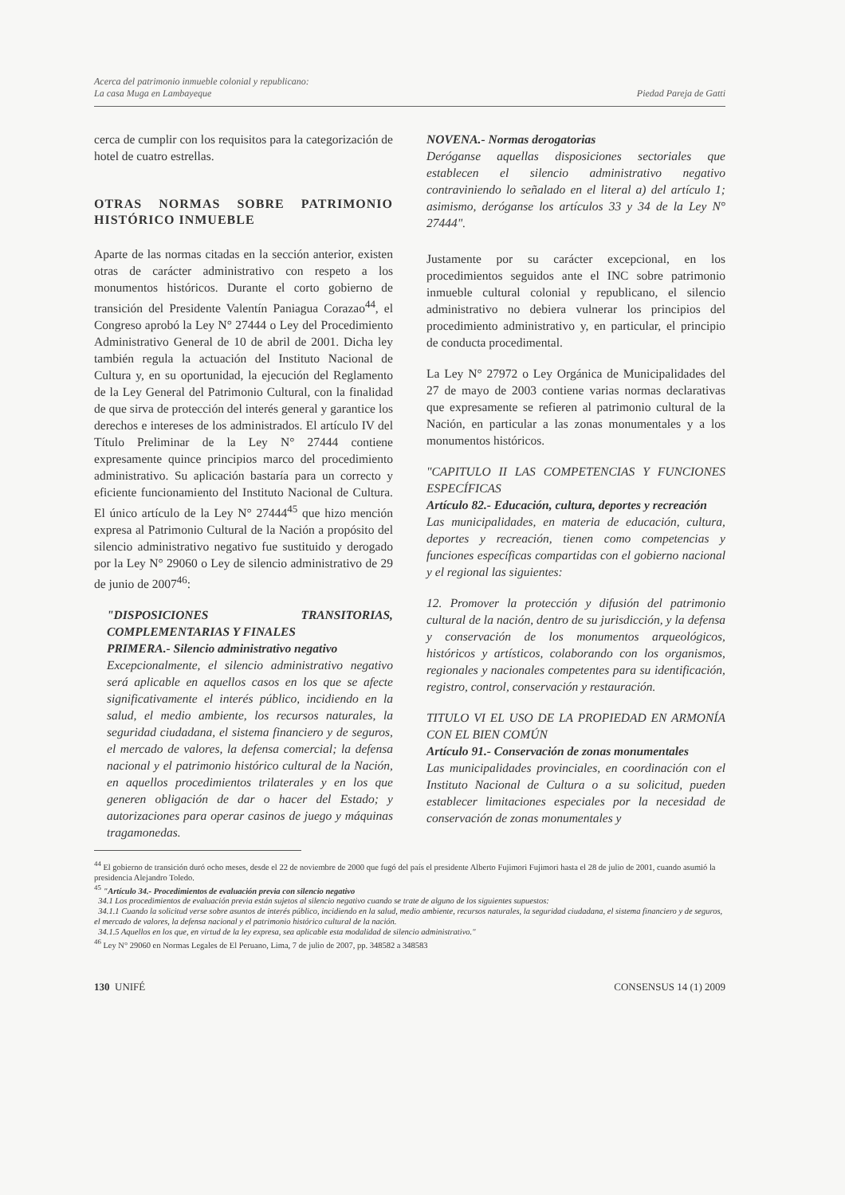Acerca del patrimonio inmueble colonial y republicano:
La casa Muga en Lambayeque
Piedad Pareja de Gatti
cerca de cumplir con los requisitos para la categorización de hotel de cuatro estrellas.
OTRAS NORMAS SOBRE PATRIMONIO HISTÓRICO INMUEBLE
Aparte de las normas citadas en la sección anterior, existen otras de carácter administrativo con respeto a los monumentos históricos. Durante el corto gobierno de transición del Presidente Valentín Paniagua Corazao<sup>44</sup>, el Congreso aprobó la Ley N° 27444 o Ley del Procedimiento Administrativo General de 10 de abril de 2001. Dicha ley también regula la actuación del Instituto Nacional de Cultura y, en su oportunidad, la ejecución del Reglamento de la Ley General del Patrimonio Cultural, con la finalidad de que sirva de protección del interés general y garantice los derechos e intereses de los administrados. El artículo IV del Título Preliminar de la Ley N° 27444 contiene expresamente quince principios marco del procedimiento administrativo. Su aplicación bastaría para un correcto y eficiente funcionamiento del Instituto Nacional de Cultura. El único artículo de la Ley N° 27444<sup>45</sup> que hizo mención expresa al Patrimonio Cultural de la Nación a propósito del silencio administrativo negativo fue sustituido y derogado por la Ley N° 29060 o Ley de silencio administrativo de 29 de junio de 2007<sup>46</sup>:
"DISPOSICIONES TRANSITORIAS, COMPLEMENTARIAS Y FINALES
PRIMERA.- Silencio administrativo negativo
Excepcionalmente, el silencio administrativo negativo será aplicable en aquellos casos en los que se afecte significativamente el interés público, incidiendo en la salud, el medio ambiente, los recursos naturales, la seguridad ciudadana, el sistema financiero y de seguros, el mercado de valores, la defensa comercial; la defensa nacional y el patrimonio histórico cultural de la Nación, en aquellos procedimientos trilaterales y en los que generen obligación de dar o hacer del Estado; y autorizaciones para operar casinos de juego y máquinas tragamonedas.
NOVENA.- Normas derogatorias
Deróganse aquellas disposiciones sectoriales que establecen el silencio administrativo negativo contraviniendo lo señalado en el literal a) del artículo 1; asimismo, deróganse los artículos 33 y 34 de la Ley N° 27444".
Justamente por su carácter excepcional, en los procedimientos seguidos ante el INC sobre patrimonio inmueble cultural colonial y republicano, el silencio administrativo no debiera vulnerar los principios del procedimiento administrativo y, en particular, el principio de conducta procedimental.
La Ley N° 27972 o Ley Orgánica de Municipalidades del 27 de mayo de 2003 contiene varias normas declarativas que expresamente se refieren al patrimonio cultural de la Nación, en particular a las zonas monumentales y a los monumentos históricos.
"CAPITULO II LAS COMPETENCIAS Y FUNCIONES ESPECÍFICAS
Artículo 82.- Educación, cultura, deportes y recreación
Las municipalidades, en materia de educación, cultura, deportes y recreación, tienen como competencias y funciones específicas compartidas con el gobierno nacional y el regional las siguientes:
12. Promover la protección y difusión del patrimonio cultural de la nación, dentro de su jurisdicción, y la defensa y conservación de los monumentos arqueológicos, históricos y artísticos, colaborando con los organismos, regionales y nacionales competentes para su identificación, registro, control, conservación y restauración.
TITULO VI EL USO DE LA PROPIEDAD EN ARMONÍA CON EL BIEN COMÚN
Artículo 91.- Conservación de zonas monumentales
Las municipalidades provinciales, en coordinación con el Instituto Nacional de Cultura o a su solicitud, pueden establecer limitaciones especiales por la necesidad de conservación de zonas monumentales y
<sup>44</sup> El gobierno de transición duró ocho meses, desde el 22 de noviembre de 2000 que fugó del país el presidente Alberto Fujimori Fujimori hasta el 28 de julio de 2001, cuando asumió la presidencia Alejandro Toledo.
<sup>45</sup> "Artículo 34.- Procedimientos de evaluación previa con silencio negativo
34.1 Los procedimientos de evaluación previa están sujetos al silencio negativo cuando se trate de alguno de los siguientes supuestos:
34.1.1 Cuando la solicitud verse sobre asuntos de interés público, incidiendo en la salud, medio ambiente, recursos naturales, la seguridad ciudadana, el sistema financiero y de seguros, el mercado de valores, la defensa nacional y el patrimonio histórico cultural de la nación.
34.1.5 Aquellos en los que, en virtud de la ley expresa, sea aplicable esta modalidad de silencio administrativo."
<sup>46</sup> Ley N° 29060 en Normas Legales de El Peruano, Lima, 7 de julio de 2007, pp. 348582 a 348583
130 UNIFÉ CONSENSUS 14 (1) 2009